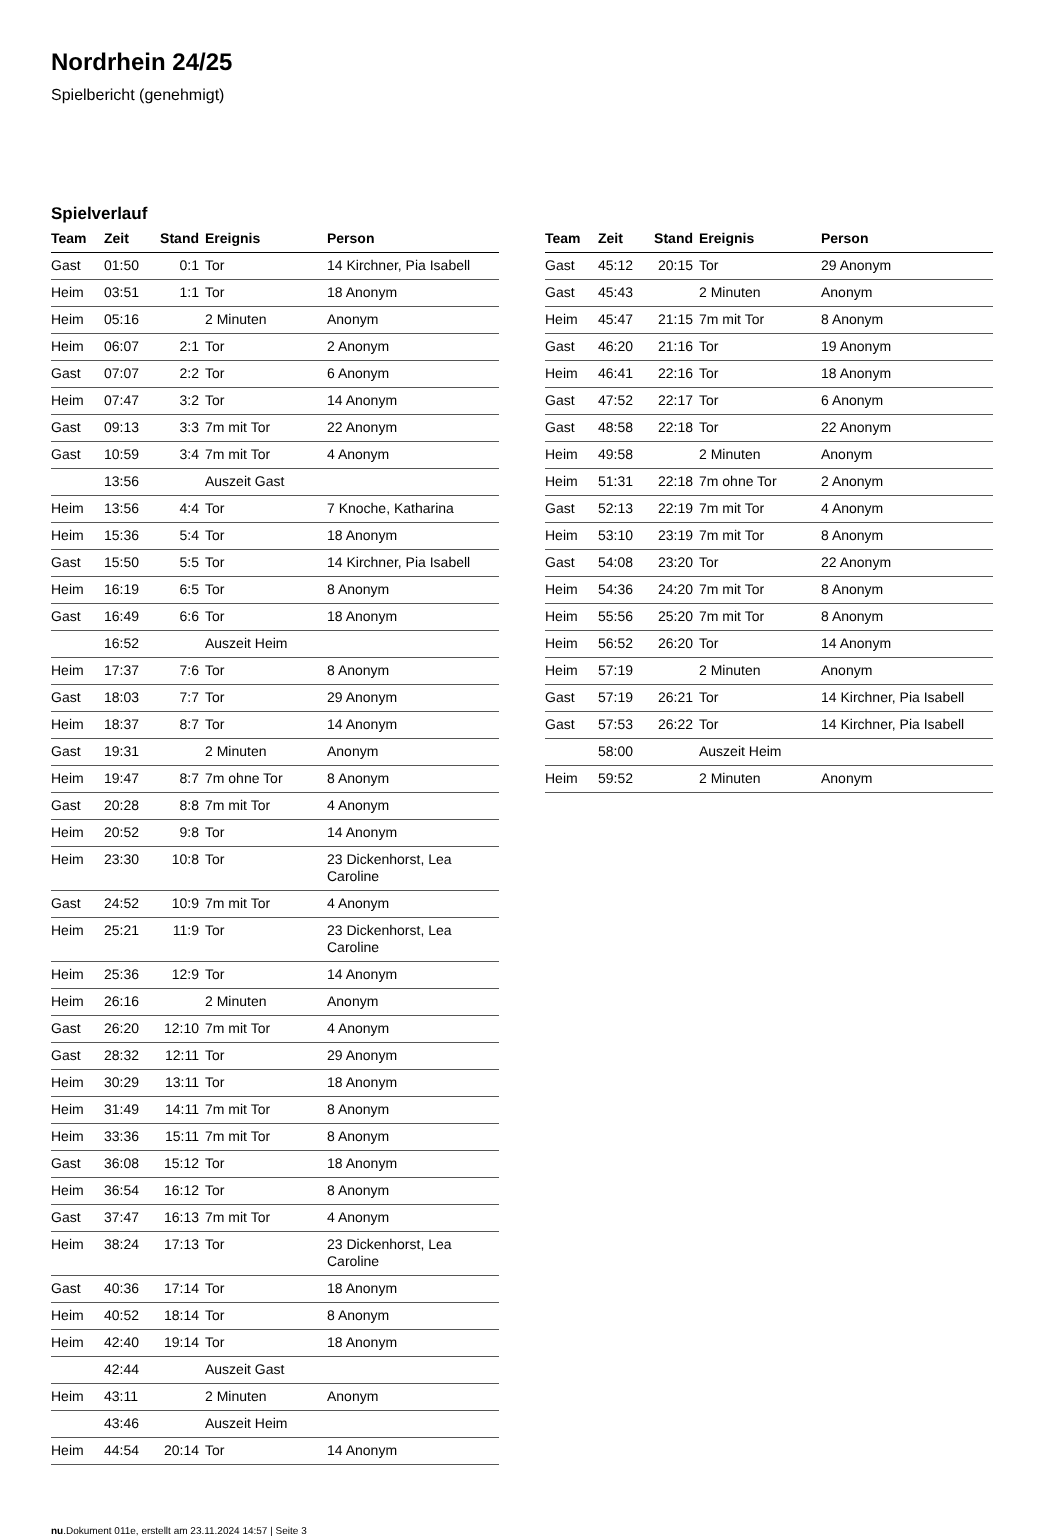Nordrhein 24/25
Spielbericht (genehmigt)
Spielverlauf
| Team | Zeit | Stand | Ereignis | Person |
| --- | --- | --- | --- | --- |
| Gast | 01:50 | 0:1 | Tor | 14 Kirchner, Pia Isabell |
| Heim | 03:51 | 1:1 | Tor | 18 Anonym |
| Heim | 05:16 | | 2 Minuten | Anonym |
| Heim | 06:07 | 2:1 | Tor | 2 Anonym |
| Gast | 07:07 | 2:2 | Tor | 6 Anonym |
| Heim | 07:47 | 3:2 | Tor | 14 Anonym |
| Gast | 09:13 | 3:3 | 7m mit Tor | 22 Anonym |
| Gast | 10:59 | 3:4 | 7m mit Tor | 4 Anonym |
| | 13:56 | | Auszeit Gast | |
| Heim | 13:56 | 4:4 | Tor | 7 Knoche, Katharina |
| Heim | 15:36 | 5:4 | Tor | 18 Anonym |
| Gast | 15:50 | 5:5 | Tor | 14 Kirchner, Pia Isabell |
| Heim | 16:19 | 6:5 | Tor | 8 Anonym |
| Gast | 16:49 | 6:6 | Tor | 18 Anonym |
| | 16:52 | | Auszeit Heim | |
| Heim | 17:37 | 7:6 | Tor | 8 Anonym |
| Gast | 18:03 | 7:7 | Tor | 29 Anonym |
| Heim | 18:37 | 8:7 | Tor | 14 Anonym |
| Gast | 19:31 | | 2 Minuten | Anonym |
| Heim | 19:47 | 8:7 | 7m ohne Tor | 8 Anonym |
| Gast | 20:28 | 8:8 | 7m mit Tor | 4 Anonym |
| Heim | 20:52 | 9:8 | Tor | 14 Anonym |
| Heim | 23:30 | 10:8 | Tor | 23 Dickenhorst, Lea Caroline |
| Gast | 24:52 | 10:9 | 7m mit Tor | 4 Anonym |
| Heim | 25:21 | 11:9 | Tor | 23 Dickenhorst, Lea Caroline |
| Heim | 25:36 | 12:9 | Tor | 14 Anonym |
| Heim | 26:16 | | 2 Minuten | Anonym |
| Gast | 26:20 | 12:10 | 7m mit Tor | 4 Anonym |
| Gast | 28:32 | 12:11 | Tor | 29 Anonym |
| Heim | 30:29 | 13:11 | Tor | 18 Anonym |
| Heim | 31:49 | 14:11 | 7m mit Tor | 8 Anonym |
| Heim | 33:36 | 15:11 | 7m mit Tor | 8 Anonym |
| Gast | 36:08 | 15:12 | Tor | 18 Anonym |
| Heim | 36:54 | 16:12 | Tor | 8 Anonym |
| Gast | 37:47 | 16:13 | 7m mit Tor | 4 Anonym |
| Heim | 38:24 | 17:13 | Tor | 23 Dickenhorst, Lea Caroline |
| Gast | 40:36 | 17:14 | Tor | 18 Anonym |
| Heim | 40:52 | 18:14 | Tor | 8 Anonym |
| Heim | 42:40 | 19:14 | Tor | 18 Anonym |
| | 42:44 | | Auszeit Gast | |
| Heim | 43:11 | | 2 Minuten | Anonym |
| | 43:46 | | Auszeit Heim | |
| Heim | 44:54 | 20:14 | Tor | 14 Anonym |
| Team | Zeit | Stand | Ereignis | Person |
| --- | --- | --- | --- | --- |
| Gast | 45:12 | 20:15 | Tor | 29 Anonym |
| Gast | 45:43 | | 2 Minuten | Anonym |
| Heim | 45:47 | 21:15 | 7m mit Tor | 8 Anonym |
| Gast | 46:20 | 21:16 | Tor | 19 Anonym |
| Heim | 46:41 | 22:16 | Tor | 18 Anonym |
| Gast | 47:52 | 22:17 | Tor | 6 Anonym |
| Gast | 48:58 | 22:18 | Tor | 22 Anonym |
| Heim | 49:58 | | 2 Minuten | Anonym |
| Heim | 51:31 | 22:18 | 7m ohne Tor | 2 Anonym |
| Gast | 52:13 | 22:19 | 7m mit Tor | 4 Anonym |
| Heim | 53:10 | 23:19 | 7m mit Tor | 8 Anonym |
| Gast | 54:08 | 23:20 | Tor | 22 Anonym |
| Heim | 54:36 | 24:20 | 7m mit Tor | 8 Anonym |
| Heim | 55:56 | 25:20 | 7m mit Tor | 8 Anonym |
| Heim | 56:52 | 26:20 | Tor | 14 Anonym |
| Heim | 57:19 | | 2 Minuten | Anonym |
| Gast | 57:19 | 26:21 | Tor | 14 Kirchner, Pia Isabell |
| Gast | 57:53 | 26:22 | Tor | 14 Kirchner, Pia Isabell |
| | 58:00 | | Auszeit Heim | |
| Heim | 59:52 | | 2 Minuten | Anonym |
nu.Dokument 011e, erstellt am 23.11.2024 14:57 | Seite 3